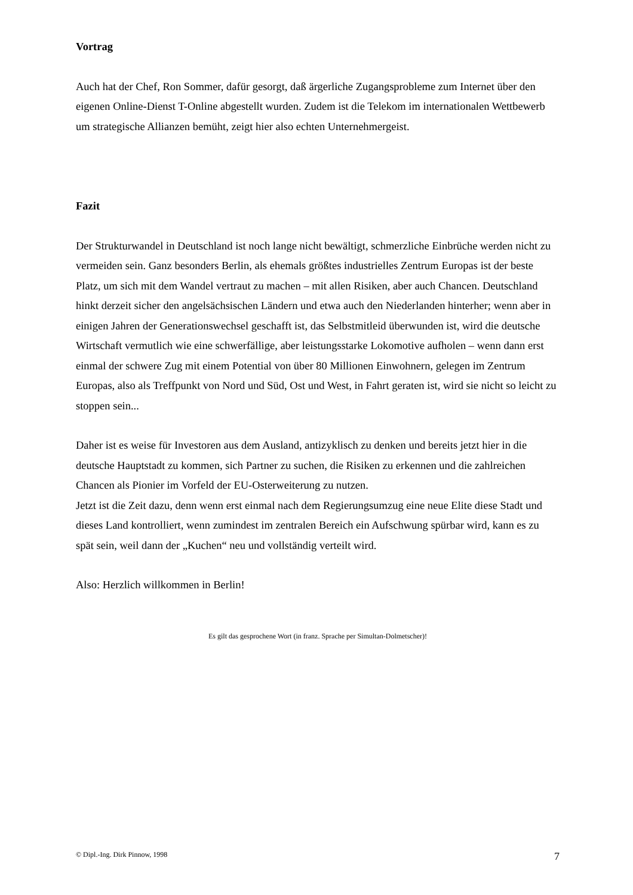Vortrag
Auch hat der Chef, Ron Sommer, dafür gesorgt, daß ärgerliche Zugangsprobleme zum Internet über den eigenen Online-Dienst T-Online abgestellt wurden. Zudem ist die Telekom im internationalen Wettbewerb um strategische Allianzen bemüht, zeigt hier also echten Unternehmergeist.
Fazit
Der Strukturwandel in Deutschland ist noch lange nicht bewältigt, schmerzliche Einbrüche werden nicht zu vermeiden sein. Ganz besonders Berlin, als ehemals größtes industrielles Zentrum Europas ist der beste Platz, um sich mit dem Wandel vertraut zu machen – mit allen Risiken, aber auch Chancen. Deutschland hinkt derzeit sicher den angelsächsischen Ländern und etwa auch den Niederlanden hinterher; wenn aber in einigen Jahren der Generationswechsel geschafft ist, das Selbstmitleid überwunden ist, wird die deutsche Wirtschaft vermutlich wie eine schwerfällige, aber leistungsstarke Lokomotive aufholen – wenn dann erst einmal der schwere Zug mit einem Potential von über 80 Millionen Einwohnern, gelegen im Zentrum Europas, also als Treffpunkt von Nord und Süd, Ost und West, in Fahrt geraten ist, wird sie nicht so leicht zu stoppen sein...
Daher ist es weise für Investoren aus dem Ausland, antizyklisch zu denken und bereits jetzt hier in die deutsche Hauptstadt zu kommen, sich Partner zu suchen, die Risiken zu erkennen und die zahlreichen Chancen als Pionier im Vorfeld der EU-Osterweiterung zu nutzen.
Jetzt ist die Zeit dazu, denn wenn erst einmal nach dem Regierungsumzug eine neue Elite diese Stadt und dieses Land kontrolliert, wenn zumindest im zentralen Bereich ein Aufschwung spürbar wird, kann es zu spät sein, weil dann der „Kuchen“ neu und vollständig verteilt wird.
Also: Herzlich willkommen in Berlin!
Es gilt das gesprochene Wort (in franz. Sprache per Simultan-Dolmetscher)!
© Dipl.-Ing. Dirk Pinnow, 1998 7